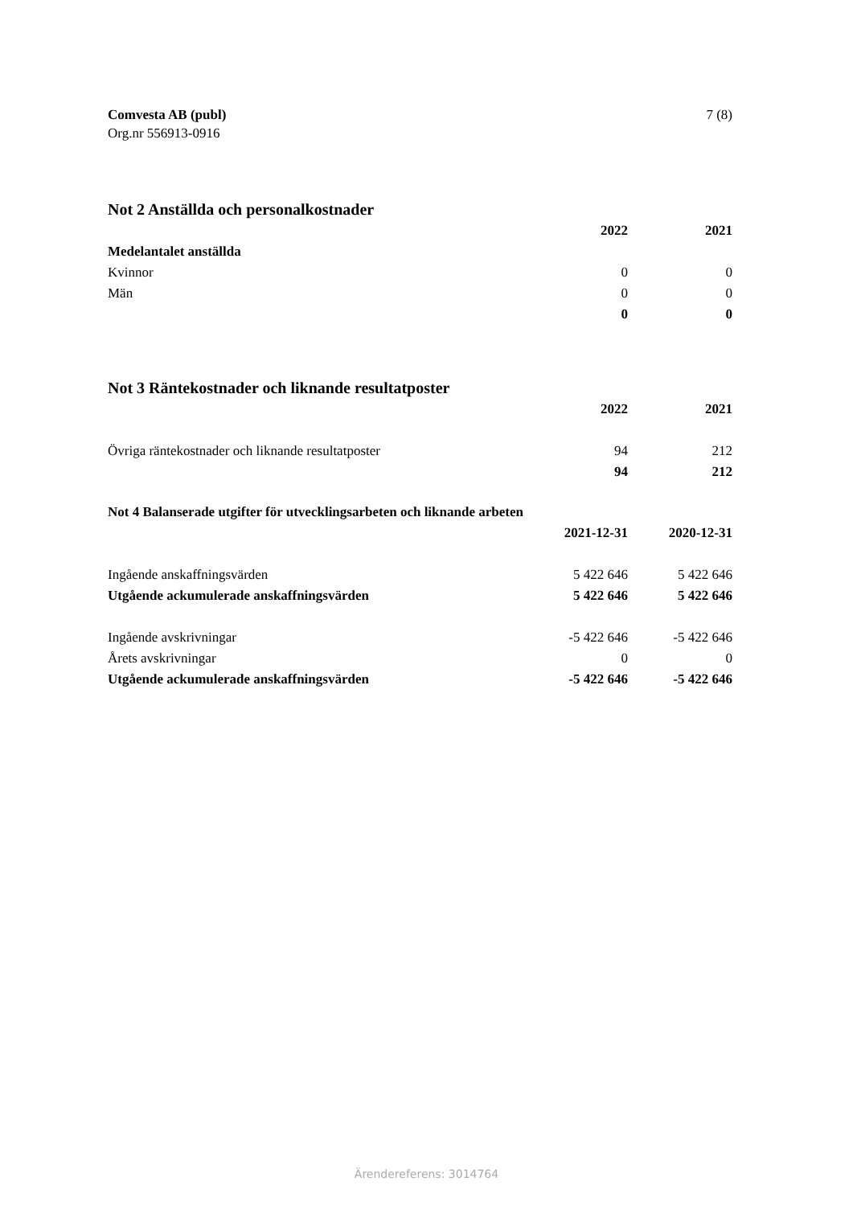Comvesta AB (publ) 7 (8)
Org.nr 556913-0916
Not 2 Anställda och personalkostnader
| | 2022 | 2021 |
| Medelantalet anställda | | |
| Kvinnor | 0 | 0 |
| Män | 0 | 0 |
| | 0 | 0 |
Not 3 Räntekostnader och liknande resultatposter
| | 2022 | 2021 |
| Övriga räntekostnader och liknande resultatposter | 94 | 212 |
| | 94 | 212 |
Not 4 Balanserade utgifter för utvecklingsarbeten och liknande arbeten
| | 2021-12-31 | 2020-12-31 |
| Ingående anskaffningsvärden | 5 422 646 | 5 422 646 |
| Utgående ackumulerade anskaffningsvärden | 5 422 646 | 5 422 646 |
| Ingående avskrivningar | -5 422 646 | -5 422 646 |
| Årets avskrivningar | 0 | 0 |
| Utgående ackumulerade anskaffningsvärden | -5 422 646 | -5 422 646 |
Ärendereferens: 3014764